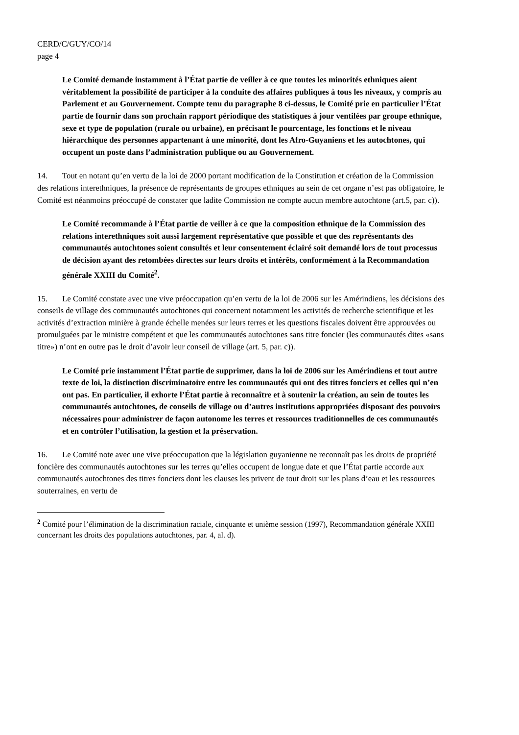CERD/C/GUY/CO/14
page 4
Le Comité demande instamment à l’État partie de veiller à ce que toutes les minorités ethniques aient véritablement la possibilité de participer à la conduite des affaires publiques à tous les niveaux, y compris au Parlement et au Gouvernement. Compte tenu du paragraphe 8 ci-dessus, le Comité prie en particulier l’État partie de fournir dans son prochain rapport périodique des statistiques à jour ventilées par groupe ethnique, sexe et type de population (rurale ou urbaine), en précisant le pourcentage, les fonctions et le niveau hiérarchique des personnes appartenant à une minorité, dont les Afro-Guyaniens et les autochtones, qui occupent un poste dans l’administration publique ou au Gouvernement.
14. Tout en notant qu’en vertu de la loi de 2000 portant modification de la Constitution et création de la Commission des relations interethniques, la présence de représentants de groupes ethniques au sein de cet organe n’est pas obligatoire, le Comité est néanmoins préoccupé de constater que ladite Commission ne compte aucun membre autochtone (art.5, par. c)).
Le Comité recommande à l’État partie de veiller à ce que la composition ethnique de la Commission des relations interethniques soit aussi largement représentative que possible et que des représentants des communautés autochtones soient consultés et leur consentement éclairé soit demandé lors de tout processus de décision ayant des retombées directes sur leurs droits et intérêts, conformément à la Recommandation générale XXIII du Comité<sup>2</sup>.
15. Le Comité constate avec une vive préoccupation qu’en vertu de la loi de 2006 sur les Amérindiens, les décisions des conseils de village des communautés autochtones qui concernent notamment les activités de recherche scientifique et les activités d’extraction minière à grande échelle menées sur leurs terres et les questions fiscales doivent être approuvées ou promulguées par le ministre compétent et que les communautés autochtones sans titre foncier (les communautés dites «sans titre») n’ont en outre pas le droit d’avoir leur conseil de village (art. 5, par. c)).
Le Comité prie instamment l’État partie de supprimer, dans la loi de 2006 sur les Amérindiens et tout autre texte de loi, la distinction discriminatoire entre les communautés qui ont des titres fonciers et celles qui n’en ont pas. En particulier, il exhorte l’État partie à reconnaître et à soutenir la création, au sein de toutes les communautés autochtones, de conseils de village ou d’autres institutions appropriées disposant des pouvoirs nécessaires pour administrer de façon autonome les terres et ressources traditionnelles de ces communautés et en contrôler l’utilisation, la gestion et la préservation.
16. Le Comité note avec une vive préoccupation que la législation guyanienne ne reconnaît pas les droits de propriété foncière des communautés autochtones sur les terres qu’elles occupent de longue date et que l’État partie accorde aux communautés autochtones des titres fonciers dont les clauses les privent de tout droit sur les plans d’eau et les ressources souterraines, en vertu de
<sup>2</sup> Comité pour l’élimination de la discrimination raciale, cinquante et unième session (1997), Recommandation générale XXIII concernant les droits des populations autochtones, par. 4, al. d).